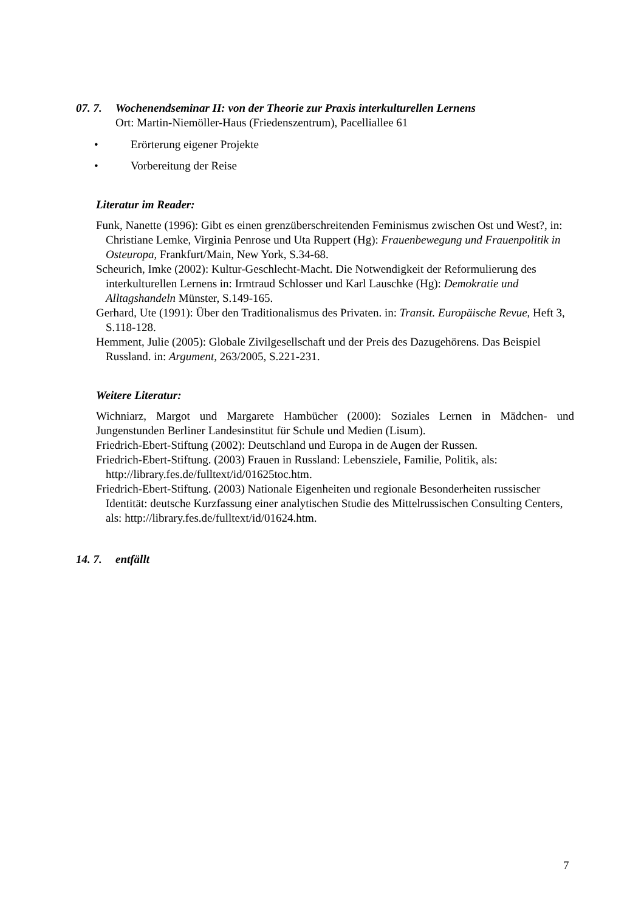07. 7. Wochenendseminar II: von der Theorie zur Praxis interkulturellen Lernens
Ort: Martin-Niemöller-Haus (Friedenszentrum), Pacelliallee 61
• Erörterung eigener Projekte
• Vorbereitung der Reise
Literatur im Reader:
Funk, Nanette (1996): Gibt es einen grenzüberschreitenden Feminismus zwischen Ost und West?, in: Christiane Lemke, Virginia Penrose und Uta Ruppert (Hg): Frauenbewegung und Frauenpolitik in Osteuropa, Frankfurt/Main, New York, S.34-68.
Scheurich, Imke (2002): Kultur-Geschlecht-Macht. Die Notwendigkeit der Reformulierung des interkulturellen Lernens in: Irmtraud Schlosser und Karl Lauschke (Hg): Demokratie und Alltagshandeln Münster, S.149-165.
Gerhard, Ute (1991): Über den Traditionalismus des Privaten. in: Transit. Europäische Revue, Heft 3, S.118-128.
Hemment, Julie (2005): Globale Zivilgesellschaft und der Preis des Dazugehörens. Das Beispiel Russland. in: Argument, 263/2005, S.221-231.
Weitere Literatur:
Wichniarz, Margot und Margarete Hambücher (2000): Soziales Lernen in Mädchen- und Jungenstunden Berliner Landesinstitut für Schule und Medien (Lisum).
Friedrich-Ebert-Stiftung (2002): Deutschland und Europa in de Augen der Russen.
Friedrich-Ebert-Stiftung. (2003) Frauen in Russland: Lebensziele, Familie, Politik, als: http://library.fes.de/fulltext/id/01625toc.htm.
Friedrich-Ebert-Stiftung. (2003) Nationale Eigenheiten und regionale Besonderheiten russischer Identität: deutsche Kurzfassung einer analytischen Studie des Mittelrussischen Consulting Centers, als: http://library.fes.de/fulltext/id/01624.htm.
14. 7. entfällt
7